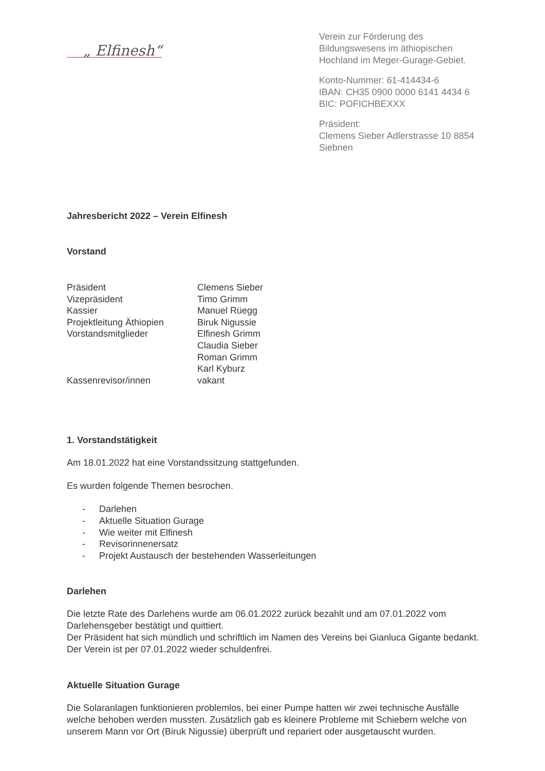„ Elfinesh“
Verein zur Förderung des Bildungswesens im äthiopischen Hochland im Meger-Gurage-Gebiet.
Konto-Nummer: 61-414434-6
IBAN: CH35 0900 0000 6141 4434 6
BIC: POFICHBEXXX
Präsident:
Clemens Sieber Adlerstrasse 10 8854 Siebnen
Jahresbericht 2022 – Verein Elfinesh
Vorstand
Präsident
Clemens Sieber
Vizepräsident
Timo Grimm
Kassier
Manuel Rüegg
Projektleitung Äthiopien
Biruk Nigussie
Vorstandsmitglieder
Elfinesh Grimm
Claudia Sieber
Roman Grimm
Karl Kyburz
Kassenrevisor/innen
vakant
1. Vorstandstätigkeit
Am 18.01.2022 hat eine Vorstandssitzung stattgefunden.
Es wurden folgende Themen besrochen.
- Darlehen
- Aktuelle Situation Gurage
- Wie weiter mit Elfinesh
- Revisorinnenersatz
- Projekt Austausch der bestehenden Wasserleitungen
Darlehen
Die letzte Rate des Darlehens wurde am 06.01.2022 zurück bezahlt und am 07.01.2022 vom Darlehensgeber bestätigt und quittiert.
Der Präsident hat sich mündlich und schriftlich im Namen des Vereins bei Gianluca Gigante bedankt. Der Verein ist per 07.01.2022 wieder schuldenfrei.
Aktuelle Situation Gurage
Die Solaranlagen funktionieren problemlos, bei einer Pumpe hatten wir zwei technische Ausfälle welche behoben werden mussten. Zusätzlich gab es kleinere Probleme mit Schiebern welche von unserem Mann vor Ort (Biruk Nigussie) überprüft und repariert oder ausgetauscht wurden.